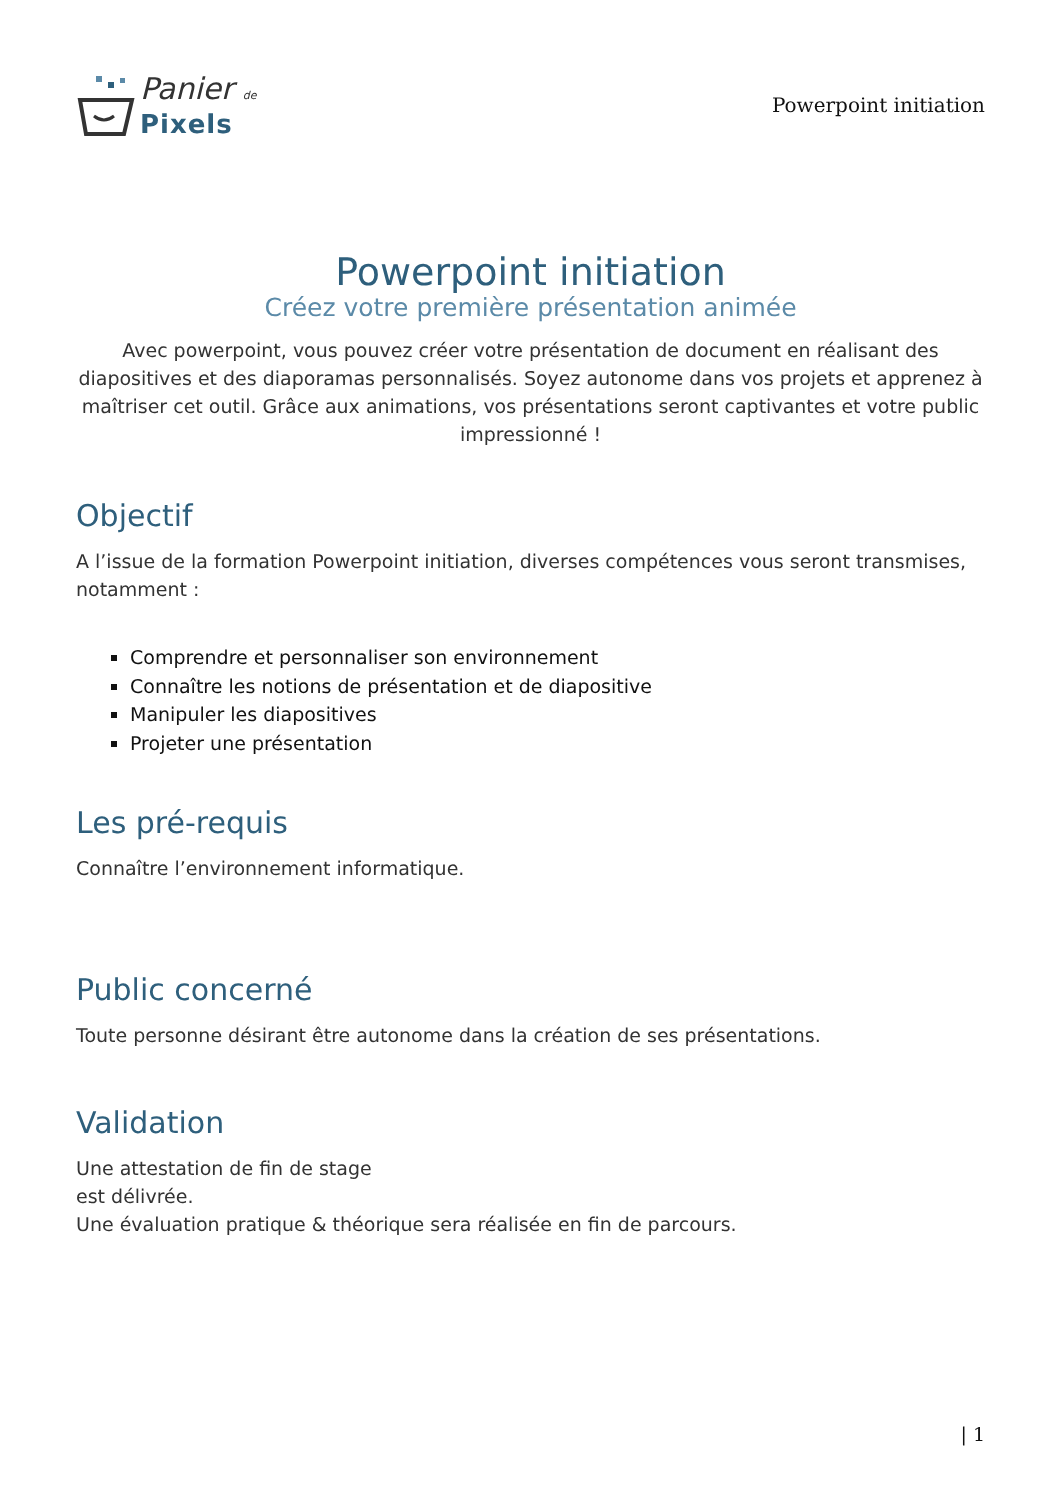Panier de
Pixels
Powerpoint initiation
Powerpoint initiation
Créez votre première présentation animée
Avec powerpoint, vous pouvez créer votre présentation de document en réalisant des diapositives et des diaporamas personnalisés. Soyez autonome dans vos projets et apprenez à maîtriser cet outil. Grâce aux animations, vos présentations seront captivantes et votre public impressionné !
Objectif
A l’issue de la formation Powerpoint initiation, diverses compétences vous seront transmises, notamment :
Comprendre et personnaliser son environnement
Connaître les notions de présentation et de diapositive
Manipuler les diapositives
Projeter une présentation
Les pré-requis
Connaître l’environnement informatique.
Public concerné
Toute personne désirant être autonome dans la création de ses présentations.
Validation
Une attestation de fin de stage
est délivrée.
Une évaluation pratique & théorique sera réalisée en fin de parcours.
| 1